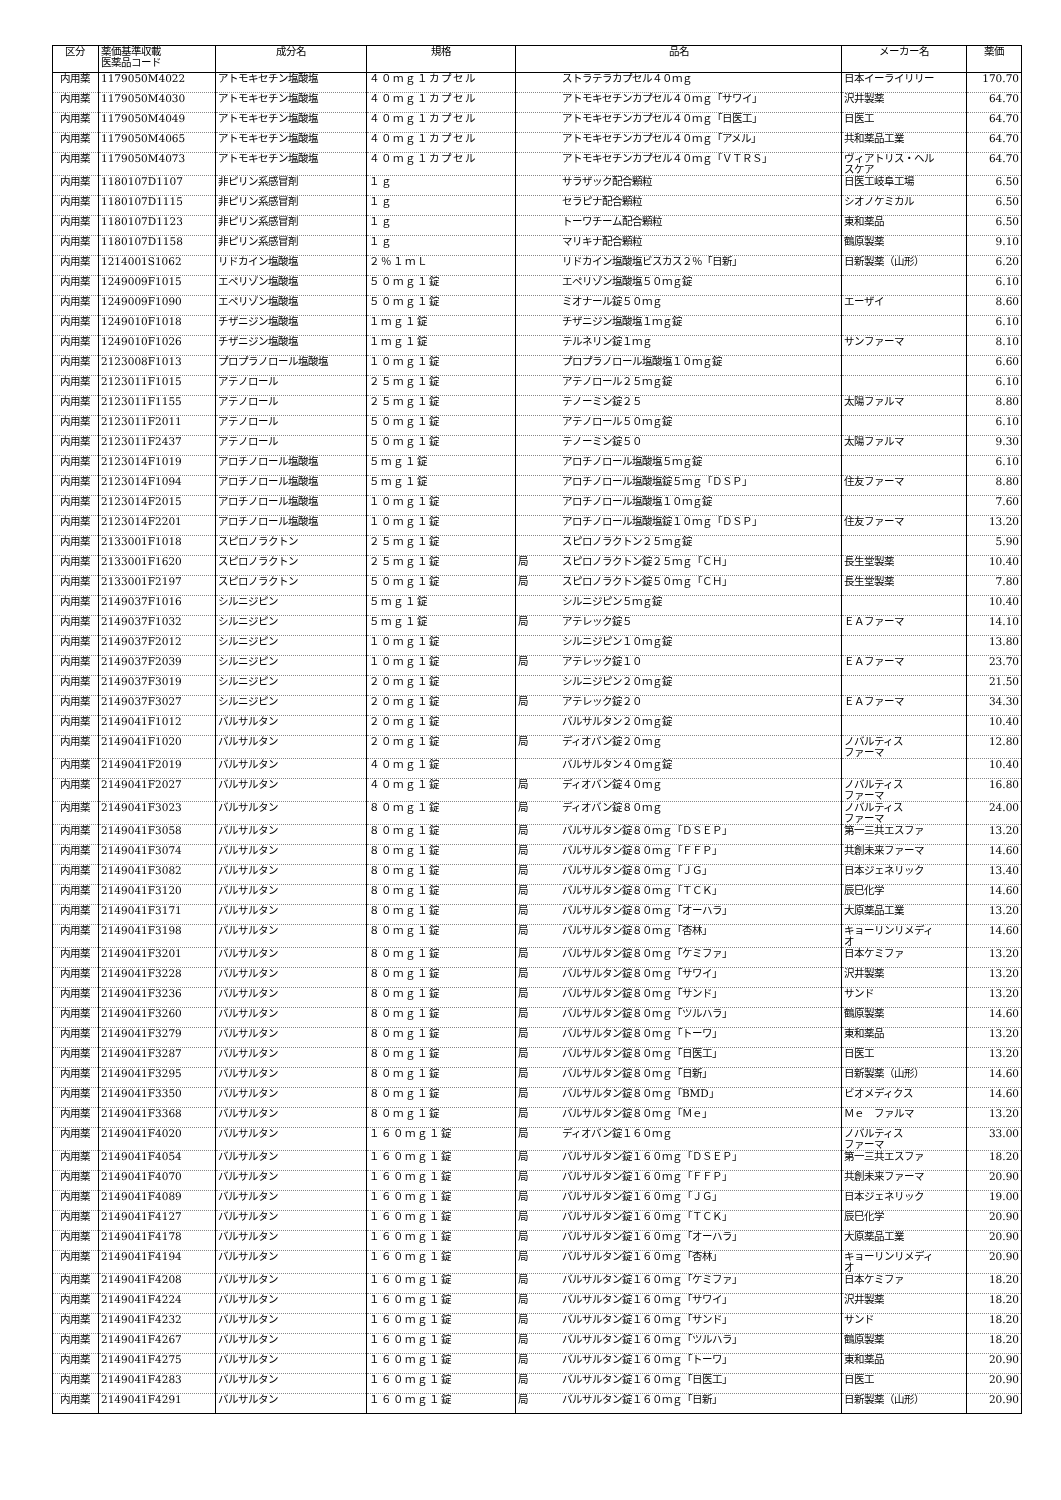| 区分 | 薬価基準収載 医薬品コード | 成分名 | 規格 | 品名 | | メーカー名 | 薬価 |
| --- | --- | --- | --- | --- | --- | --- | --- |
| 内用薬 | 1179050M4022 | アトモキセチン塩酸塩 | ４０ｍｇ１カプセル | | ストラテラカプセル４０ｍｇ | 日本イーライリリー | 170.70 |
| 内用薬 | 1179050M4030 | アトモキセチン塩酸塩 | ４０ｍｇ１カプセル | | アトモキセチンカプセル４０ｍｇ「サワイ」 | 沢井製薬 | 64.70 |
| 内用薬 | 1179050M4049 | アトモキセチン塩酸塩 | ４０ｍｇ１カプセル | | アトモキセチンカプセル４０ｍｇ「日医工」 | 日医工 | 64.70 |
| 内用薬 | 1179050M4065 | アトモキセチン塩酸塩 | ４０ｍｇ１カプセル | | アトモキセチンカプセル４０ｍｇ「アメル」 | 共和薬品工業 | 64.70 |
| 内用薬 | 1179050M4073 | アトモキセチン塩酸塩 | ４０ｍｇ１カプセル | | アトモキセチンカプセル４０ｍｇ「ＶＴＲＳ」 | ヴィアトリス・ヘル スケア | 64.70 |
| 内用薬 | 1180107D1107 | 非ピリン系感冒剤 | １ｇ | | サラザック配合顆粒 | 日医工岐阜工場 | 6.50 |
| 内用薬 | 1180107D1115 | 非ピリン系感冒剤 | １ｇ | | セラピナ配合顆粒 | シオノケミカル | 6.50 |
| 内用薬 | 1180107D1123 | 非ピリン系感冒剤 | １ｇ | | トーワチーム配合顆粒 | 東和薬品 | 6.50 |
| 内用薬 | 1180107D1158 | 非ピリン系感冒剤 | １ｇ | | マリキナ配合顆粒 | 鶴原製薬 | 9.10 |
| 内用薬 | 1214001S1062 | リドカイン塩酸塩 | ２％１ｍＬ | | リドカイン塩酸塩ビスカス２％「日新」 | 日新製薬（山形） | 6.20 |
| 内用薬 | 1249009F1015 | エペリゾン塩酸塩 | ５０ｍｇ１錠 | | エペリゾン塩酸塩５０ｍｇ錠 | | 6.10 |
| 内用薬 | 1249009F1090 | エペリゾン塩酸塩 | ５０ｍｇ１錠 | | ミオナール錠５０ｍｇ | エーザイ | 8.60 |
| 内用薬 | 1249010F1018 | チザニジン塩酸塩 | １ｍｇ１錠 | | チザニジン塩酸塩１ｍｇ錠 | | 6.10 |
| 内用薬 | 1249010F1026 | チザニジン塩酸塩 | １ｍｇ１錠 | | テルネリン錠１ｍｇ | サンファーマ | 8.10 |
| 内用薬 | 2123008F1013 | プロプラノロール塩酸塩 | １０ｍｇ１錠 | | プロプラノロール塩酸塩１０ｍｇ錠 | | 6.60 |
| 内用薬 | 2123011F1015 | アテノロール | ２５ｍｇ１錠 | | アテノロール２５ｍｇ錠 | | 6.10 |
| 内用薬 | 2123011F1155 | アテノロール | ２５ｍｇ１錠 | | テノーミン錠２５ | 太陽ファルマ | 8.80 |
| 内用薬 | 2123011F2011 | アテノロール | ５０ｍｇ１錠 | | アテノロール５０ｍｇ錠 | | 6.10 |
| 内用薬 | 2123011F2437 | アテノロール | ５０ｍｇ１錠 | | テノーミン錠５０ | 太陽ファルマ | 9.30 |
| 内用薬 | 2123014F1019 | アロチノロール塩酸塩 | ５ｍｇ１錠 | | アロチノロール塩酸塩５ｍｇ錠 | | 6.10 |
| 内用薬 | 2123014F1094 | アロチノロール塩酸塩 | ５ｍｇ１錠 | | アロチノロール塩酸塩錠５ｍｇ「ＤＳＰ」 | 住友ファーマ | 8.80 |
| 内用薬 | 2123014F2015 | アロチノロール塩酸塩 | １０ｍｇ１錠 | | アロチノロール塩酸塩１０ｍｇ錠 | | 7.60 |
| 内用薬 | 2123014F2201 | アロチノロール塩酸塩 | １０ｍｇ１錠 | | アロチノロール塩酸塩錠１０ｍｇ「ＤＳＰ」 | 住友ファーマ | 13.20 |
| 内用薬 | 2133001F1018 | スピロノラクトン | ２５ｍｇ１錠 | | スピロノラクトン２５ｍｇ錠 | | 5.90 |
| 内用薬 | 2133001F1620 | スピロノラクトン | ２５ｍｇ１錠 | 局 | スピロノラクトン錠２５ｍｇ「ＣＨ」 | 長生堂製薬 | 10.40 |
| 内用薬 | 2133001F2197 | スピロノラクトン | ５０ｍｇ１錠 | 局 | スピロノラクトン錠５０ｍｇ「ＣＨ」 | 長生堂製薬 | 7.80 |
| 内用薬 | 2149037F1016 | シルニジピン | ５ｍｇ１錠 | | シルニジピン５ｍｇ錠 | | 10.40 |
| 内用薬 | 2149037F1032 | シルニジピン | ５ｍｇ１錠 | 局 | アテレック錠５ | ＥＡファーマ | 14.10 |
| 内用薬 | 2149037F2012 | シルニジピン | １０ｍｇ１錠 | | シルニジピン１０ｍｇ錠 | | 13.80 |
| 内用薬 | 2149037F2039 | シルニジピン | １０ｍｇ１錠 | 局 | アテレック錠１０ | ＥＡファーマ | 23.70 |
| 内用薬 | 2149037F3019 | シルニジピン | ２０ｍｇ１錠 | | シルニジピン２０ｍｇ錠 | | 21.50 |
| 内用薬 | 2149037F3027 | シルニジピン | ２０ｍｇ１錠 | 局 | アテレック錠２０ | ＥＡファーマ | 34.30 |
| 内用薬 | 2149041F1012 | バルサルタン | ２０ｍｇ１錠 | | バルサルタン２０ｍｇ錠 | | 10.40 |
| 内用薬 | 2149041F1020 | バルサルタン | ２０ｍｇ１錠 | 局 | ディオバン錠２０ｍｇ | ノバルティス ファーマ | 12.80 |
| 内用薬 | 2149041F2019 | バルサルタン | ４０ｍｇ１錠 | | バルサルタン４０ｍｇ錠 | | 10.40 |
| 内用薬 | 2149041F2027 | バルサルタン | ４０ｍｇ１錠 | 局 | ディオバン錠４０ｍｇ | ノバルティス ファーマ | 16.80 |
| 内用薬 | 2149041F3023 | バルサルタン | ８０ｍｇ１錠 | 局 | ディオバン錠８０ｍｇ | ノバルティス ファーマ | 24.00 |
| 内用薬 | 2149041F3058 | バルサルタン | ８０ｍｇ１錠 | 局 | バルサルタン錠８０ｍｇ「ＤＳＥＰ」 | 第一三共エスファ | 13.20 |
| 内用薬 | 2149041F3074 | バルサルタン | ８０ｍｇ１錠 | 局 | バルサルタン錠８０ｍｇ「ＦＦＰ」 | 共創未来ファーマ | 14.60 |
| 内用薬 | 2149041F3082 | バルサルタン | ８０ｍｇ１錠 | 局 | バルサルタン錠８０ｍｇ「ＪＧ」 | 日本ジェネリック | 13.40 |
| 内用薬 | 2149041F3120 | バルサルタン | ８０ｍｇ１錠 | 局 | バルサルタン錠８０ｍｇ「ＴＣＫ」 | 辰巳化学 | 14.60 |
| 内用薬 | 2149041F3171 | バルサルタン | ８０ｍｇ１錠 | 局 | バルサルタン錠８０ｍｇ「オーハラ」 | 大原薬品工業 | 13.20 |
| 内用薬 | 2149041F3198 | バルサルタン | ８０ｍｇ１錠 | 局 | バルサルタン錠８０ｍｇ「杏林」 | キョーリンリメディ オ | 14.60 |
| 内用薬 | 2149041F3201 | バルサルタン | ８０ｍｇ１錠 | 局 | バルサルタン錠８０ｍｇ「ケミファ」 | 日本ケミファ | 13.20 |
| 内用薬 | 2149041F3228 | バルサルタン | ８０ｍｇ１錠 | 局 | バルサルタン錠８０ｍｇ「サワイ」 | 沢井製薬 | 13.20 |
| 内用薬 | 2149041F3236 | バルサルタン | ８０ｍｇ１錠 | 局 | バルサルタン錠８０ｍｇ「サンド」 | サンド | 13.20 |
| 内用薬 | 2149041F3260 | バルサルタン | ８０ｍｇ１錠 | 局 | バルサルタン錠８０ｍｇ「ツルハラ」 | 鶴原製薬 | 14.60 |
| 内用薬 | 2149041F3279 | バルサルタン | ８０ｍｇ１錠 | 局 | バルサルタン錠８０ｍｇ「トーワ」 | 東和薬品 | 13.20 |
| 内用薬 | 2149041F3287 | バルサルタン | ８０ｍｇ１錠 | 局 | バルサルタン錠８０ｍｇ「日医工」 | 日医工 | 13.20 |
| 内用薬 | 2149041F3295 | バルサルタン | ８０ｍｇ１錠 | 局 | バルサルタン錠８０ｍｇ「日新」 | 日新製薬（山形） | 14.60 |
| 内用薬 | 2149041F3350 | バルサルタン | ８０ｍｇ１錠 | 局 | バルサルタン錠８０ｍｇ「BMD」 | ビオメディクス | 14.60 |
| 内用薬 | 2149041F3368 | バルサルタン | ８０ｍｇ１錠 | 局 | バルサルタン錠８０ｍｇ「Ｍｅ」 | Ｍｅ ファルマ | 13.20 |
| 内用薬 | 2149041F4020 | バルサルタン | １６０ｍｇ１錠 | 局 | ディオバン錠１６０ｍｇ | ノバルティス ファーマ | 33.00 |
| 内用薬 | 2149041F4054 | バルサルタン | １６０ｍｇ１錠 | 局 | バルサルタン錠１６０ｍｇ「ＤＳＥＰ」 | 第一三共エスファ | 18.20 |
| 内用薬 | 2149041F4070 | バルサルタン | １６０ｍｇ１錠 | 局 | バルサルタン錠１６０ｍｇ「ＦＦＰ」 | 共創未来ファーマ | 20.90 |
| 内用薬 | 2149041F4089 | バルサルタン | １６０ｍｇ１錠 | 局 | バルサルタン錠１６０ｍｇ「ＪＧ」 | 日本ジェネリック | 19.00 |
| 内用薬 | 2149041F4127 | バルサルタン | １６０ｍｇ１錠 | 局 | バルサルタン錠１６０ｍｇ「ＴＣＫ」 | 辰巳化学 | 20.90 |
| 内用薬 | 2149041F4178 | バルサルタン | １６０ｍｇ１錠 | 局 | バルサルタン錠１６０ｍｇ「オーハラ」 | 大原薬品工業 | 20.90 |
| 内用薬 | 2149041F4194 | バルサルタン | １６０ｍｇ１錠 | 局 | バルサルタン錠１６０ｍｇ「杏林」 | キョーリンリメディ オ | 20.90 |
| 内用薬 | 2149041F4208 | バルサルタン | １６０ｍｇ１錠 | 局 | バルサルタン錠１６０ｍｇ「ケミファ」 | 日本ケミファ | 18.20 |
| 内用薬 | 2149041F4224 | バルサルタン | １６０ｍｇ１錠 | 局 | バルサルタン錠１６０ｍｇ「サワイ」 | 沢井製薬 | 18.20 |
| 内用薬 | 2149041F4232 | バルサルタン | １６０ｍｇ１錠 | 局 | バルサルタン錠１６０ｍｇ「サンド」 | サンド | 18.20 |
| 内用薬 | 2149041F4267 | バルサルタン | １６０ｍｇ１錠 | 局 | バルサルタン錠１６０ｍｇ「ツルハラ」 | 鶴原製薬 | 18.20 |
| 内用薬 | 2149041F4275 | バルサルタン | １６０ｍｇ１錠 | 局 | バルサルタン錠１６０ｍｇ「トーワ」 | 東和薬品 | 20.90 |
| 内用薬 | 2149041F4283 | バルサルタン | １６０ｍｇ１錠 | 局 | バルサルタン錠１６０ｍｇ「日医工」 | 日医工 | 20.90 |
| 内用薬 | 2149041F4291 | バルサルタン | １６０ｍｇ１錠 | 局 | バルサルタン錠１６０ｍｇ「日新」 | 日新製薬（山形） | 20.90 |